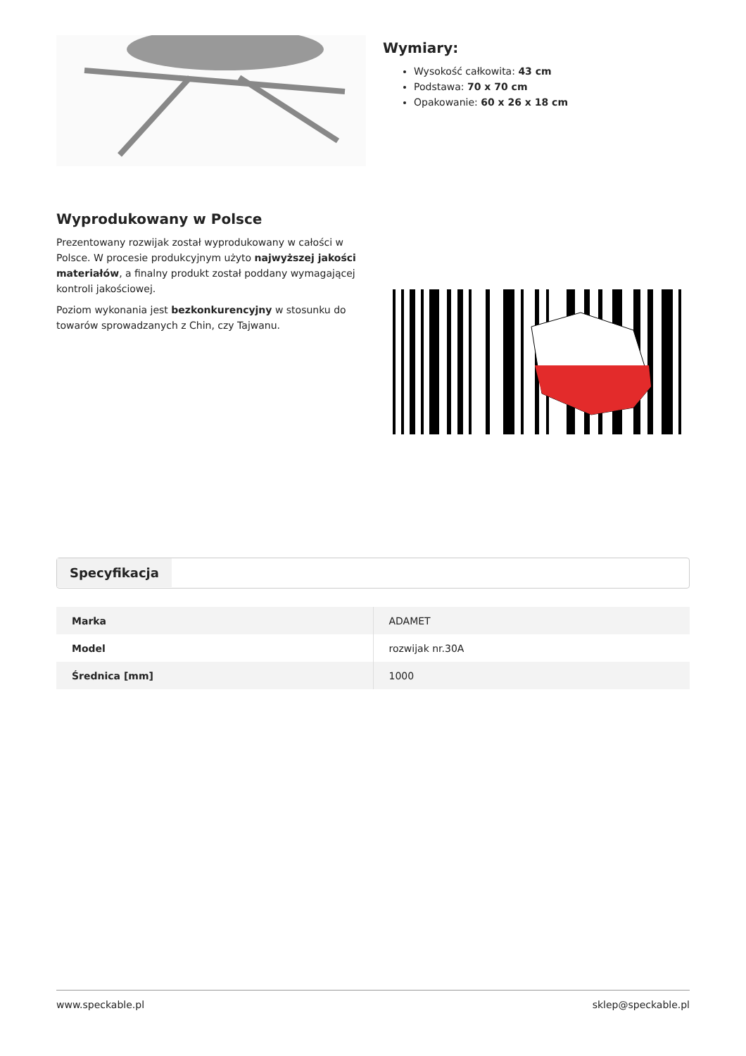Wymiary:
Wysokość całkowita: 43 cm
Podstawa: 70 x 70 cm
Opakowanie: 60 x 26 x 18 cm
Wyprodukowany w Polsce
Prezentowany rozwijak został wyprodukowany w całości w Polsce. W procesie produkcyjnym użyto najwyższej jakości materiałów, a finalny produkt został poddany wymagającej kontroli jakościowej.
Poziom wykonania jest bezkonkurencyjny w stosunku do towarów sprowadzanych z Chin, czy Tajwanu.
Specyfikacja
| Marka | ADAMET |
| Model | rozwijak nr.30A |
| Średnica [mm] | 1000 |
www.speckable.pl sklep@speckable.pl